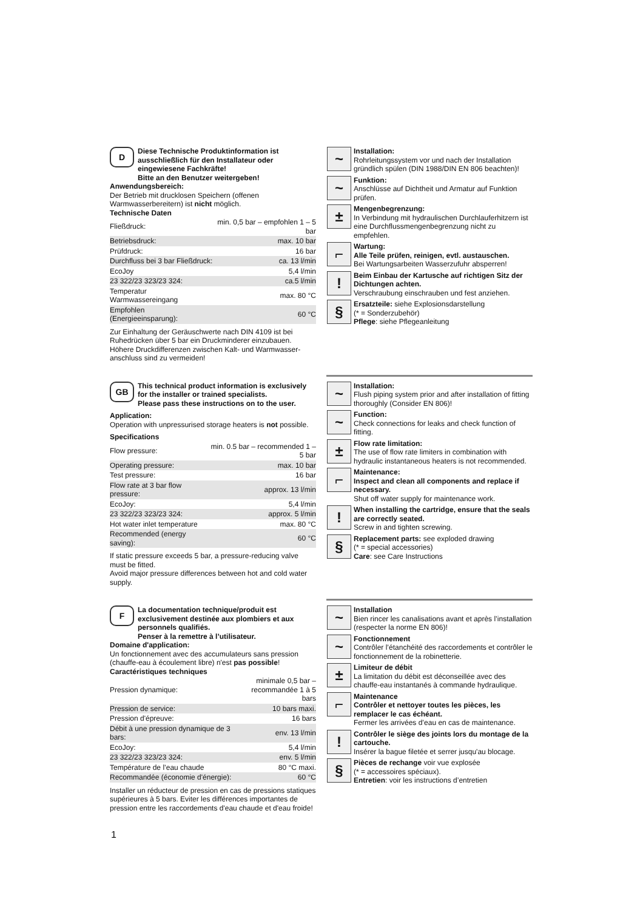D
Diese Technische Produktinformation ist ausschließlich für den Installateur oder eingewiesene Fachkräfte!
Bitte an den Benutzer weitergeben!
Anwendungsbereich:
Der Betrieb mit drucklosen Speichern (offenen Warmwasserbereitern) ist nicht möglich.
Technische Daten
| Fließdruck: | min. 0,5 bar – empfohlen 1 – 5 bar |
| Betriebsdruck: | max. 10 bar |
| Prüfdruck: | 16 bar |
| Durchfluss bei 3 bar Fließdruck: | ca. 13 l/min |
| EcoJoy | 5,4 l/min |
| 23 322/23 323/23 324: | ca.5 l/min |
| Temperatur Warmwassereingang | max. 80 °C |
| Empfohlen (Energieeinsparung): | 60 °C |
Zur Einhaltung der Geräuschwerte nach DIN 4109 ist bei Ruhedrücken über 5 bar ein Druckminderer einzubauen. Höhere Druckdifferenzen zwischen Kalt- und Warmwasser-anschluss sind zu vermeiden!
~
Installation:
Rohrleitungssystem vor und nach der Installation gründlich spülen (DIN 1988/DIN EN 806 beachten)!
~
Funktion:
Anschlüsse auf Dichtheit und Armatur auf Funktion prüfen.
±
Mengenbegrenzung:
In Verbindung mit hydraulischen Durchlauferhitzern ist eine Durchflussmengenbegrenzung nicht zu empfehlen.
⌐
Wartung:
Alle Teile prüfen, reinigen, evtl. austauschen.
Bei Wartungsarbeiten Wasserzufuhr absperren!
!
Beim Einbau der Kartusche auf richtigen Sitz der Dichtungen achten.
Verschraubung einschrauben und fest anziehen.
§
Ersatzteile: siehe Explosionsdarstellung
(* = Sonderzubehör)
Pflege: siehe Pflegeanleitung
GB
This technical product information is exclusively for the installer or trained specialists.
Please pass these instructions on to the user.
Application:
Operation with unpressurised storage heaters is not possible.
Specifications
| Flow pressure: | min. 0.5 bar – recommended 1 – 5 bar |
| Operating pressure: | max. 10 bar |
| Test pressure: | 16 bar |
| Flow rate at 3 bar flow pressure: | approx. 13 l/min |
| EcoJoy: | 5,4 l/min |
| 23 322/23 323/23 324: | approx. 5 l/min |
| Hot water inlet temperature | max. 80 °C |
| Recommended (energy saving): | 60 °C |
If static pressure exceeds 5 bar, a pressure-reducing valve must be fitted.
Avoid major pressure differences between hot and cold water supply.
~
Installation:
Flush piping system prior and after installation of fitting thoroughly (Consider EN 806)!
~
Function:
Check connections for leaks and check function of fitting.
±
Flow rate limitation:
The use of flow rate limiters in combination with hydraulic instantaneous heaters is not recommended.
⌐
Maintenance:
Inspect and clean all components and replace if necessary.
Shut off water supply for maintenance work.
!
When installing the cartridge, ensure that the seals are correctly seated.
Screw in and tighten screwing.
§
Replacement parts: see exploded drawing
(* = special accessories)
Care: see Care Instructions
F
La documentation technique/produit est exclusivement destinée aux plombiers et aux personnels qualifiés.
Penser à la remettre à l’utilisateur.
Domaine d'application:
Un fonctionnement avec des accumulateurs sans pression (chauffe-eau à écoulement libre) n'est pas possible!
Caractéristiques techniques
| Pression dynamique: | minimale 0,5 bar – recommandée 1 à 5 bars |
| Pression de service: | 10 bars maxi. |
| Pression d'épreuve: | 16 bars |
| Débit à une pression dynamique de 3 bars: | env. 13 l/min |
| EcoJoy: | 5,4 l/min |
| 23 322/23 323/23 324: | env. 5 l/min |
| Température de l’eau chaude | 80 °C maxi. |
| Recommandée (économie d'énergie): | 60 °C |
Installer un réducteur de pression en cas de pressions statiques supérieures à 5 bars. Eviter les différences importantes de pression entre les raccordements d'eau chaude et d'eau froide!
~
Installation
Bien rincer les canalisations avant et après l’installation (respecter la norme EN 806)!
~
Fonctionnement
Contrôler l’étanchéité des raccordements et contrôler le fonctionnement de la robinetterie.
±
Limiteur de débit
La limitation du débit est déconseillée avec des chauffe-eau instantanés à commande hydraulique.
⌐
Maintenance
Contrôler et nettoyer toutes les pièces, les remplacer le cas échéant.
Fermer les arrivées d’eau en cas de maintenance.
!
Contrôler le siège des joints lors du montage de la cartouche.
Insérer la bague filetée et serrer jusqu'au blocage.
§
Pièces de rechange voir vue explosée
(* = accessoires spéciaux).
Entretien: voir les instructions d’entretien
1